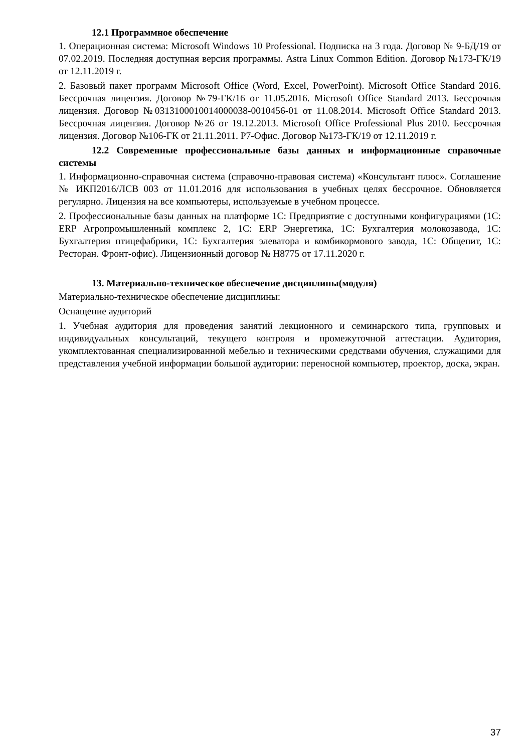12.1 Программное обеспечение
1. Операционная система: Microsoft Windows 10 Professional. Подписка на 3 года. Договор № 9-БД/19 от 07.02.2019. Последняя доступная версия программы. Astra Linux Common Edition. Договор №173-ГК/19 от 12.11.2019 г.
2. Базовый пакет программ Microsoft Office (Word, Excel, PowerPoint). Microsoft Office Standard 2016. Бессрочная лицензия. Договор №79-ГК/16 от 11.05.2016. Microsoft Office Standard 2013. Бессрочная лицензия. Договор №0313100010014000038-0010456-01 от 11.08.2014. Microsoft Office Standard 2013. Бессрочная лицензия. Договор №26 от 19.12.2013. Microsoft Office Professional Plus 2010. Бессрочная лицензия. Договор №106-ГК от 21.11.2011. Р7-Офис. Договор №173-ГК/19 от 12.11.2019 г.
12.2 Современные профессиональные базы данных и информационные справочные системы
1. Информационно-справочная система (справочно-правовая система) «Консультант плюс». Соглашение № ИКП2016/ЛСВ 003 от 11.01.2016 для использования в учебных целях бессрочное. Обновляется регулярно. Лицензия на все компьютеры, используемые в учебном процессе.
2. Профессиональные базы данных на платформе 1С: Предприятие с доступными конфигурациями (1С: ERP Агропромышленный комплекс 2, 1С: ERP Энергетика, 1С: Бухгалтерия молокозавода, 1С: Бухгалтерия птицефабрики, 1С: Бухгалтерия элеватора и комбикормового завода, 1С: Общепит, 1С: Ресторан. Фронт-офис). Лицензионный договор № Н8775 от 17.11.2020 г.
13. Материально-техническое обеспечение дисциплины(модуля)
Материально-техническое обеспечение дисциплины:
Оснащение аудиторий
1. Учебная аудитория для проведения занятий лекционного и семинарского типа, групповых и индивидуальных консультаций, текущего контроля и промежуточной аттестации. Аудитория, укомплектованная специализированной мебелью и техническими средствами обучения, служащими для представления учебной информации большой аудитории: переносной компьютер, проектор, доска, экран.
37